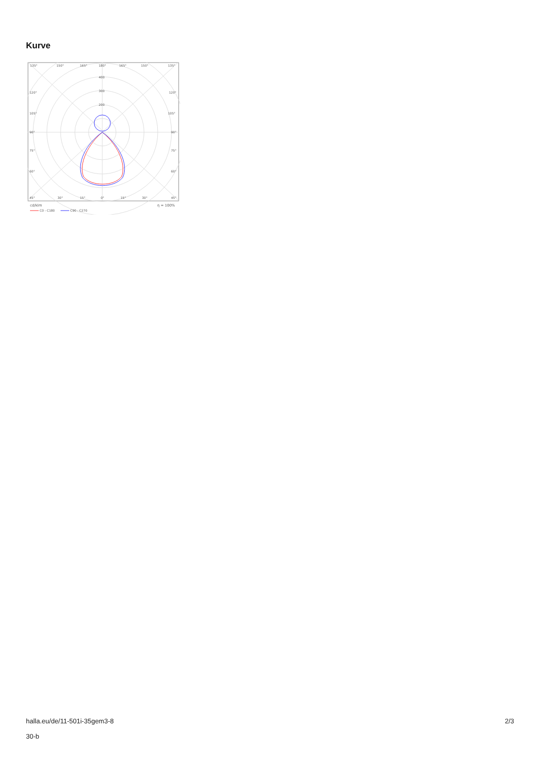Kurve
135°
150°
165°
180°
165°
150°
135°
400
300
200
120°
120°
105°
105°
90°
90°
75°
75°
60°
60°
45°
30°
15°
0°
15°
30°
45°
cd/klm
η = 100%
C0 - C180
C90 - C270
halla.eu/de/11-501i-35gem3-8
30-b
2/3